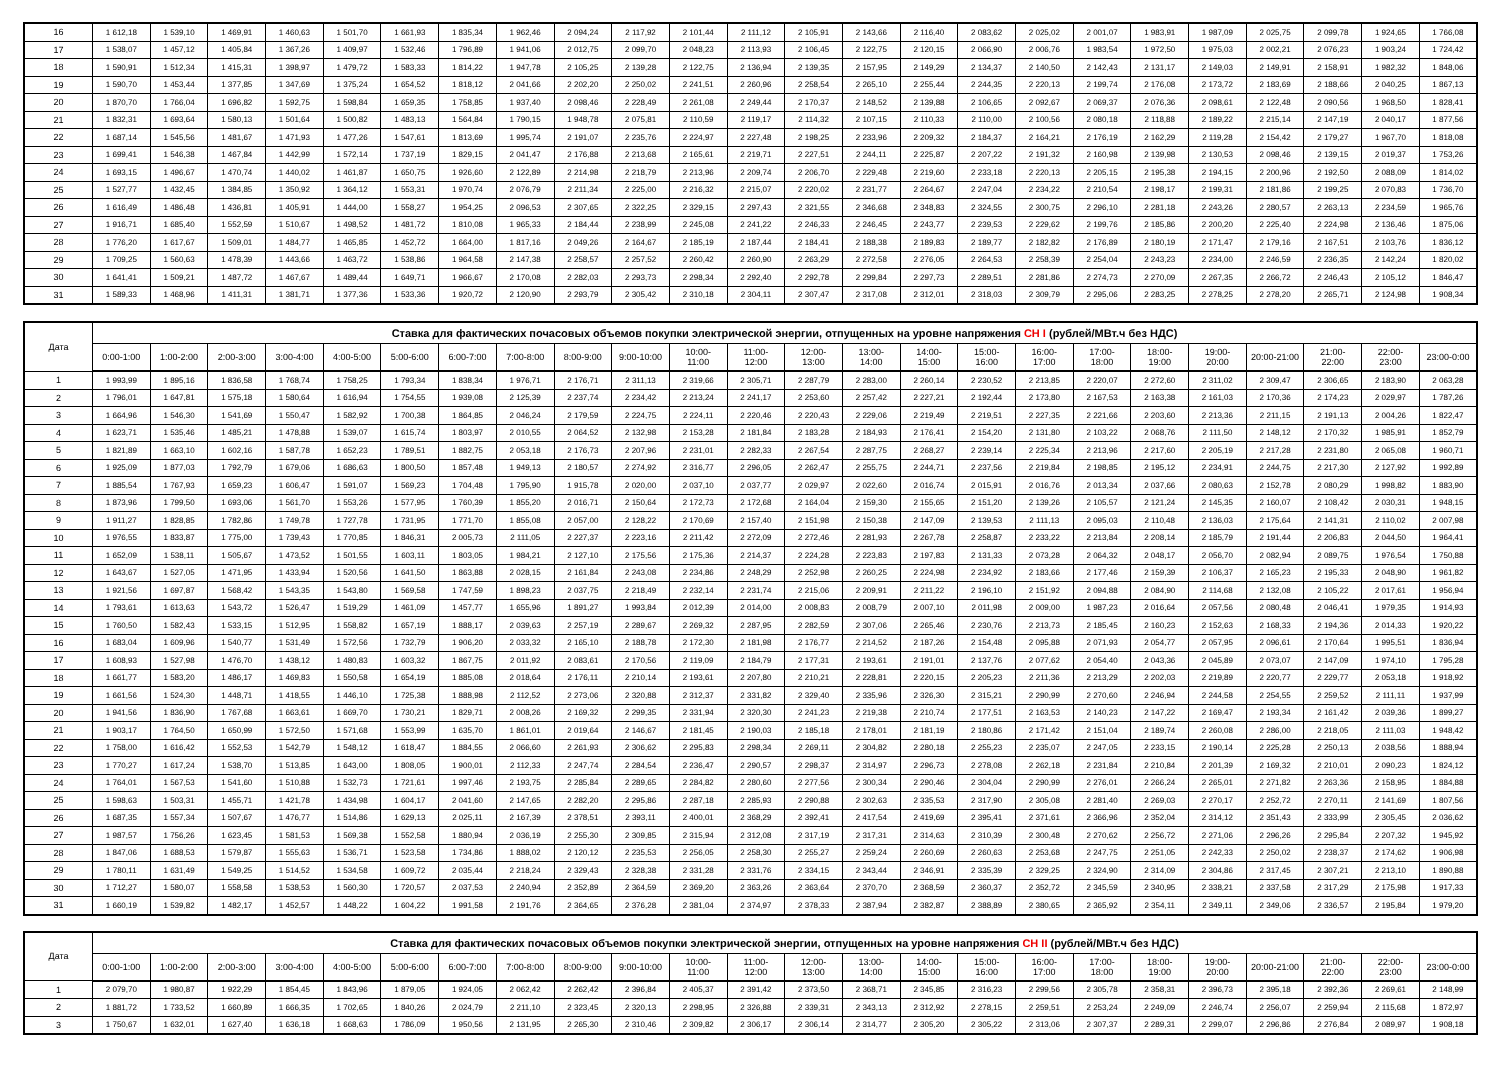| 16 | 1 612,18 | 1 539,10 | 1 469,91 | 1 460,63 | 1 501,70 | 1 661,93 | 1 835,34 | 1 962,46 | 2 094,24 | 2 117,92 | 2 101,44 | 2 111,12 | 2 105,91 | 2 143,66 | 2 116,40 | 2 083,62 | 2 025,02 | 2 001,07 | 1 983,91 | 1 987,09 | 2 025,75 | 2 099,78 | 1 924,65 | 1 766,08 |
| 17 | 1 538,07 | 1 457,12 | 1 405,84 | 1 367,26 | 1 409,97 | 1 532,46 | 1 796,89 | 1 941,06 | 2 012,75 | 2 099,70 | 2 048,23 | 2 113,93 | 2 106,45 | 2 122,75 | 2 120,15 | 2 066,90 | 2 006,76 | 1 983,54 | 1 972,50 | 1 975,03 | 2 002,21 | 2 076,23 | 1 903,24 | 1 724,42 |
| 18 | 1 590,91 | 1 512,34 | 1 415,31 | 1 398,97 | 1 479,72 | 1 583,33 | 1 814,22 | 1 947,78 | 2 105,25 | 2 139,28 | 2 122,75 | 2 136,94 | 2 139,35 | 2 157,95 | 2 149,29 | 2 134,37 | 2 140,50 | 2 142,43 | 2 131,17 | 2 149,03 | 2 149,91 | 2 158,91 | 1 982,32 | 1 848,06 |
| 19 | 1 590,70 | 1 453,44 | 1 377,85 | 1 347,69 | 1 375,24 | 1 654,52 | 1 818,12 | 2 041,66 | 2 202,20 | 2 250,02 | 2 241,51 | 2 260,96 | 2 258,54 | 2 265,10 | 2 255,44 | 2 244,35 | 2 220,13 | 2 199,74 | 2 176,08 | 2 173,72 | 2 183,69 | 2 188,66 | 2 040,25 | 1 867,13 |
| 20 | 1 870,70 | 1 766,04 | 1 696,82 | 1 592,75 | 1 598,84 | 1 659,35 | 1 758,85 | 1 937,40 | 2 098,46 | 2 228,49 | 2 261,08 | 2 249,44 | 2 170,37 | 2 148,52 | 2 139,88 | 2 106,65 | 2 092,67 | 2 069,37 | 2 076,36 | 2 098,61 | 2 122,48 | 2 090,56 | 1 968,50 | 1 828,41 |
| 21 | 1 832,31 | 1 693,64 | 1 580,13 | 1 501,64 | 1 500,82 | 1 483,13 | 1 564,84 | 1 790,15 | 1 948,78 | 2 075,81 | 2 110,59 | 2 119,17 | 2 114,32 | 2 107,15 | 2 110,33 | 2 110,00 | 2 100,56 | 2 080,18 | 2 118,88 | 2 189,22 | 2 215,14 | 2 147,19 | 2 040,17 | 1 877,56 |
| 22 | 1 687,14 | 1 545,56 | 1 481,67 | 1 471,93 | 1 477,26 | 1 547,61 | 1 813,69 | 1 995,74 | 2 191,07 | 2 235,76 | 2 224,97 | 2 227,48 | 2 198,25 | 2 233,96 | 2 209,32 | 2 184,37 | 2 164,21 | 2 176,19 | 2 162,29 | 2 119,28 | 2 154,42 | 2 179,27 | 1 967,70 | 1 818,08 |
| 23 | 1 699,41 | 1 546,38 | 1 467,84 | 1 442,99 | 1 572,14 | 1 737,19 | 1 829,15 | 2 041,47 | 2 176,88 | 2 213,68 | 2 165,61 | 2 219,71 | 2 227,51 | 2 244,11 | 2 225,87 | 2 207,22 | 2 191,32 | 2 160,98 | 2 139,98 | 2 130,53 | 2 098,46 | 2 139,15 | 2 019,37 | 1 753,26 |
| 24 | 1 693,15 | 1 496,67 | 1 470,74 | 1 440,02 | 1 461,87 | 1 650,75 | 1 926,60 | 2 122,89 | 2 214,98 | 2 218,79 | 2 213,96 | 2 209,74 | 2 206,70 | 2 229,48 | 2 219,60 | 2 233,18 | 2 220,13 | 2 205,15 | 2 195,38 | 2 194,15 | 2 200,96 | 2 192,50 | 2 088,09 | 1 814,02 |
| 25 | 1 527,77 | 1 432,45 | 1 384,85 | 1 350,92 | 1 364,12 | 1 553,31 | 1 970,74 | 2 076,79 | 2 211,34 | 2 225,00 | 2 216,32 | 2 215,07 | 2 220,02 | 2 231,77 | 2 264,67 | 2 247,04 | 2 234,22 | 2 210,54 | 2 198,17 | 2 199,31 | 2 181,86 | 2 199,25 | 2 070,83 | 1 736,70 |
| 26 | 1 616,49 | 1 486,48 | 1 436,81 | 1 405,91 | 1 444,00 | 1 558,27 | 1 954,25 | 2 096,53 | 2 307,65 | 2 322,25 | 2 329,15 | 2 297,43 | 2 321,55 | 2 346,68 | 2 348,83 | 2 324,55 | 2 300,75 | 2 296,10 | 2 281,18 | 2 243,26 | 2 280,57 | 2 263,13 | 2 234,59 | 1 965,76 |
| 27 | 1 916,71 | 1 685,40 | 1 552,59 | 1 510,67 | 1 498,52 | 1 481,72 | 1 810,08 | 1 965,33 | 2 184,44 | 2 238,99 | 2 245,08 | 2 241,22 | 2 246,33 | 2 246,45 | 2 243,77 | 2 239,53 | 2 229,62 | 2 199,76 | 2 185,86 | 2 200,20 | 2 225,40 | 2 224,98 | 2 136,46 | 1 875,06 |
| 28 | 1 776,20 | 1 617,67 | 1 509,01 | 1 484,77 | 1 465,85 | 1 452,72 | 1 664,00 | 1 817,16 | 2 049,26 | 2 164,67 | 2 185,19 | 2 187,44 | 2 184,41 | 2 188,38 | 2 189,83 | 2 189,77 | 2 182,82 | 2 176,89 | 2 180,19 | 2 171,47 | 2 179,16 | 2 167,51 | 2 103,76 | 1 836,12 |
| 29 | 1 709,25 | 1 560,63 | 1 478,39 | 1 443,66 | 1 463,72 | 1 538,86 | 1 964,58 | 2 147,38 | 2 258,57 | 2 257,52 | 2 260,42 | 2 260,90 | 2 263,29 | 2 272,58 | 2 276,05 | 2 264,53 | 2 258,39 | 2 254,04 | 2 243,23 | 2 234,00 | 2 246,59 | 2 236,35 | 2 142,24 | 1 820,02 |
| 30 | 1 641,41 | 1 509,21 | 1 487,72 | 1 467,67 | 1 489,44 | 1 649,71 | 1 966,67 | 2 170,08 | 2 282,03 | 2 293,73 | 2 298,34 | 2 292,40 | 2 292,78 | 2 299,84 | 2 297,73 | 2 289,51 | 2 281,86 | 2 274,73 | 2 270,09 | 2 267,35 | 2 266,72 | 2 246,43 | 2 105,12 | 1 846,47 |
| 31 | 1 589,33 | 1 468,96 | 1 411,31 | 1 381,71 | 1 377,36 | 1 533,36 | 1 920,72 | 2 120,90 | 2 293,79 | 2 305,42 | 2 310,18 | 2 304,11 | 2 307,47 | 2 317,08 | 2 312,01 | 2 318,03 | 2 309,79 | 2 295,06 | 2 283,25 | 2 278,25 | 2 278,20 | 2 265,71 | 2 124,98 | 1 908,34 |
| Дата | Ставка для фактических почасовых объемов покупки электрической энергии, отпущенных на уровне напряжения СН I (рублей/МВт.ч без НДС) | | | | | | | | | | | | | | | | | | | | | | | |
| --- | --- | --- | --- | --- | --- | --- | --- | --- | --- | --- | --- | --- | --- | --- | --- | --- | --- | --- | --- | --- | --- | --- | --- | --- |
| | 0:00-1:00 | 1:00-2:00 | 2:00-3:00 | 3:00-4:00 | 4:00-5:00 | 5:00-6:00 | 6:00-7:00 | 7:00-8:00 | 8:00-9:00 | 9:00-10:00 | 10:00- 11:00 | 11:00- 12:00 | 12:00- 13:00 | 13:00- 14:00 | 14:00- 15:00 | 15:00- 16:00 | 16:00- 17:00 | 17:00- 18:00 | 18:00- 19:00 | 19:00- 20:00 | 20:00-21:00 | 21:00- 22:00 | 22:00- 23:00 | 23:00-0:00 |
| 1 | 1 993,99 | 1 895,16 | 1 836,58 | 1 768,74 | 1 758,25 | 1 793,34 | 1 838,34 | 1 976,71 | 2 176,71 | 2 311,13 | 2 319,66 | 2 305,71 | 2 287,79 | 2 283,00 | 2 260,14 | 2 230,52 | 2 213,85 | 2 220,07 | 2 272,60 | 2 311,02 | 2 309,47 | 2 306,65 | 2 183,90 | 2 063,28 |
| 2 | 1 796,01 | 1 647,81 | 1 575,18 | 1 580,64 | 1 616,94 | 1 754,55 | 1 939,08 | 2 125,39 | 2 237,74 | 2 234,42 | 2 213,24 | 2 241,17 | 2 253,60 | 2 257,42 | 2 227,21 | 2 192,44 | 2 173,80 | 2 167,53 | 2 163,38 | 2 161,03 | 2 170,36 | 2 174,23 | 2 029,97 | 1 787,26 |
| 3 | 1 664,96 | 1 546,30 | 1 541,69 | 1 550,47 | 1 582,92 | 1 700,38 | 1 864,85 | 2 046,24 | 2 179,59 | 2 224,75 | 2 224,11 | 2 220,46 | 2 220,43 | 2 229,06 | 2 219,49 | 2 219,51 | 2 227,35 | 2 221,66 | 2 203,60 | 2 213,36 | 2 211,15 | 2 191,13 | 2 004,26 | 1 822,47 |
| 4 | 1 623,71 | 1 535,46 | 1 485,21 | 1 478,88 | 1 539,07 | 1 615,74 | 1 803,97 | 2 010,55 | 2 064,52 | 2 132,98 | 2 153,28 | 2 181,84 | 2 183,28 | 2 184,93 | 2 176,41 | 2 154,20 | 2 131,80 | 2 103,22 | 2 068,76 | 2 111,50 | 2 148,12 | 2 170,32 | 1 985,91 | 1 852,79 |
| 5 | 1 821,89 | 1 663,10 | 1 602,16 | 1 587,78 | 1 652,23 | 1 789,51 | 1 882,75 | 2 053,18 | 2 176,73 | 2 207,96 | 2 231,01 | 2 282,33 | 2 267,54 | 2 287,75 | 2 268,27 | 2 239,14 | 2 225,34 | 2 213,96 | 2 217,60 | 2 205,19 | 2 217,28 | 2 231,80 | 2 065,08 | 1 960,71 |
| 6 | 1 925,09 | 1 877,03 | 1 792,79 | 1 679,06 | 1 686,63 | 1 800,50 | 1 857,48 | 1 949,13 | 2 180,57 | 2 274,92 | 2 316,77 | 2 296,05 | 2 262,47 | 2 255,75 | 2 244,71 | 2 237,56 | 2 219,84 | 2 198,85 | 2 195,12 | 2 234,91 | 2 244,75 | 2 217,30 | 2 127,92 | 1 992,89 |
| 7 | 1 885,54 | 1 767,93 | 1 659,23 | 1 606,47 | 1 591,07 | 1 569,23 | 1 704,48 | 1 795,90 | 1 915,78 | 2 020,00 | 2 037,10 | 2 037,77 | 2 029,97 | 2 022,60 | 2 016,74 | 2 015,91 | 2 016,76 | 2 013,34 | 2 037,66 | 2 080,63 | 2 152,78 | 2 080,29 | 1 998,82 | 1 883,90 |
| 8 | 1 873,96 | 1 799,50 | 1 693,06 | 1 561,70 | 1 553,26 | 1 577,95 | 1 760,39 | 1 855,20 | 2 016,71 | 2 150,64 | 2 172,73 | 2 172,68 | 2 164,04 | 2 159,30 | 2 155,65 | 2 151,20 | 2 139,26 | 2 105,57 | 2 121,24 | 2 145,35 | 2 160,07 | 2 108,42 | 2 030,31 | 1 948,15 |
| 9 | 1 911,27 | 1 828,85 | 1 782,86 | 1 749,78 | 1 727,78 | 1 731,95 | 1 771,70 | 1 855,08 | 2 057,00 | 2 128,22 | 2 170,69 | 2 157,40 | 2 151,98 | 2 150,38 | 2 147,09 | 2 139,53 | 2 111,13 | 2 095,03 | 2 110,48 | 2 136,03 | 2 175,64 | 2 141,31 | 2 110,02 | 2 007,98 |
| 10 | 1 976,55 | 1 833,87 | 1 775,00 | 1 739,43 | 1 770,85 | 1 846,31 | 2 005,73 | 2 111,05 | 2 227,37 | 2 223,16 | 2 211,42 | 2 272,09 | 2 272,46 | 2 281,93 | 2 267,78 | 2 258,87 | 2 233,22 | 2 213,84 | 2 208,14 | 2 185,79 | 2 191,44 | 2 206,83 | 2 044,50 | 1 964,41 |
| 11 | 1 652,09 | 1 538,11 | 1 505,67 | 1 473,52 | 1 501,55 | 1 603,11 | 1 803,05 | 1 984,21 | 2 127,10 | 2 175,56 | 2 175,36 | 2 214,37 | 2 224,28 | 2 223,83 | 2 197,83 | 2 131,33 | 2 073,28 | 2 064,32 | 2 048,17 | 2 056,70 | 2 082,94 | 2 089,75 | 1 976,54 | 1 750,88 |
| 12 | 1 643,67 | 1 527,05 | 1 471,95 | 1 433,94 | 1 520,56 | 1 641,50 | 1 863,88 | 2 028,15 | 2 161,84 | 2 243,08 | 2 234,86 | 2 248,29 | 2 252,98 | 2 260,25 | 2 224,98 | 2 234,92 | 2 183,66 | 2 177,46 | 2 159,39 | 2 106,37 | 2 165,23 | 2 195,33 | 2 048,90 | 1 961,82 |
| 13 | 1 921,56 | 1 697,87 | 1 568,42 | 1 543,35 | 1 543,80 | 1 569,58 | 1 747,59 | 1 898,23 | 2 037,75 | 2 218,49 | 2 232,14 | 2 231,74 | 2 215,06 | 2 209,91 | 2 211,22 | 2 196,10 | 2 151,92 | 2 094,88 | 2 084,90 | 2 114,68 | 2 132,08 | 2 105,22 | 2 017,61 | 1 956,94 |
| 14 | 1 793,61 | 1 613,63 | 1 543,72 | 1 526,47 | 1 519,29 | 1 461,09 | 1 457,77 | 1 655,96 | 1 891,27 | 1 993,84 | 2 012,39 | 2 014,00 | 2 008,83 | 2 008,79 | 2 007,10 | 2 011,98 | 2 009,00 | 1 987,23 | 2 016,64 | 2 057,56 | 2 080,48 | 2 046,41 | 1 979,35 | 1 914,93 |
| 15 | 1 760,50 | 1 582,43 | 1 533,15 | 1 512,95 | 1 558,82 | 1 657,19 | 1 888,17 | 2 039,63 | 2 257,19 | 2 289,67 | 2 269,32 | 2 287,95 | 2 282,59 | 2 307,06 | 2 265,46 | 2 230,76 | 2 213,73 | 2 185,45 | 2 160,23 | 2 152,63 | 2 168,33 | 2 194,36 | 2 014,33 | 1 920,22 |
| 16 | 1 683,04 | 1 609,96 | 1 540,77 | 1 531,49 | 1 572,56 | 1 732,79 | 1 906,20 | 2 033,32 | 2 165,10 | 2 188,78 | 2 172,30 | 2 181,98 | 2 176,77 | 2 214,52 | 2 187,26 | 2 154,48 | 2 095,88 | 2 071,93 | 2 054,77 | 2 057,95 | 2 096,61 | 2 170,64 | 1 995,51 | 1 836,94 |
| 17 | 1 608,93 | 1 527,98 | 1 476,70 | 1 438,12 | 1 480,83 | 1 603,32 | 1 867,75 | 2 011,92 | 2 083,61 | 2 170,56 | 2 119,09 | 2 184,79 | 2 177,31 | 2 193,61 | 2 191,01 | 2 137,76 | 2 077,62 | 2 054,40 | 2 043,36 | 2 045,89 | 2 073,07 | 2 147,09 | 1 974,10 | 1 795,28 |
| 18 | 1 661,77 | 1 583,20 | 1 486,17 | 1 469,83 | 1 550,58 | 1 654,19 | 1 885,08 | 2 018,64 | 2 176,11 | 2 210,14 | 2 193,61 | 2 207,80 | 2 210,21 | 2 228,81 | 2 220,15 | 2 205,23 | 2 211,36 | 2 213,29 | 2 202,03 | 2 219,89 | 2 220,77 | 2 229,77 | 2 053,18 | 1 918,92 |
| 19 | 1 661,56 | 1 524,30 | 1 448,71 | 1 418,55 | 1 446,10 | 1 725,38 | 1 888,98 | 2 112,52 | 2 273,06 | 2 320,88 | 2 312,37 | 2 331,82 | 2 329,40 | 2 335,96 | 2 326,30 | 2 315,21 | 2 290,99 | 2 270,60 | 2 246,94 | 2 244,58 | 2 254,55 | 2 259,52 | 2 111,11 | 1 937,99 |
| 20 | 1 941,56 | 1 836,90 | 1 767,68 | 1 663,61 | 1 669,70 | 1 730,21 | 1 829,71 | 2 008,26 | 2 169,32 | 2 299,35 | 2 331,94 | 2 320,30 | 2 241,23 | 2 219,38 | 2 210,74 | 2 177,51 | 2 163,53 | 2 140,23 | 2 147,22 | 2 169,47 | 2 193,34 | 2 161,42 | 2 039,36 | 1 899,27 |
| 21 | 1 903,17 | 1 764,50 | 1 650,99 | 1 572,50 | 1 571,68 | 1 553,99 | 1 635,70 | 1 861,01 | 2 019,64 | 2 146,67 | 2 181,45 | 2 190,03 | 2 185,18 | 2 178,01 | 2 181,19 | 2 180,86 | 2 171,42 | 2 151,04 | 2 189,74 | 2 260,08 | 2 286,00 | 2 218,05 | 2 111,03 | 1 948,42 |
| 22 | 1 758,00 | 1 616,42 | 1 552,53 | 1 542,79 | 1 548,12 | 1 618,47 | 1 884,55 | 2 066,60 | 2 261,93 | 2 306,62 | 2 295,83 | 2 298,34 | 2 269,11 | 2 304,82 | 2 280,18 | 2 255,23 | 2 235,07 | 2 247,05 | 2 233,15 | 2 190,14 | 2 225,28 | 2 250,13 | 2 038,56 | 1 888,94 |
| 23 | 1 770,27 | 1 617,24 | 1 538,70 | 1 513,85 | 1 643,00 | 1 808,05 | 1 900,01 | 2 112,33 | 2 247,74 | 2 284,54 | 2 236,47 | 2 290,57 | 2 298,37 | 2 314,97 | 2 296,73 | 2 278,08 | 2 262,18 | 2 231,84 | 2 210,84 | 2 201,39 | 2 169,32 | 2 210,01 | 2 090,23 | 1 824,12 |
| 24 | 1 764,01 | 1 567,53 | 1 541,60 | 1 510,88 | 1 532,73 | 1 721,61 | 1 997,46 | 2 193,75 | 2 285,84 | 2 289,65 | 2 284,82 | 2 280,60 | 2 277,56 | 2 300,34 | 2 290,46 | 2 304,04 | 2 290,99 | 2 276,01 | 2 266,24 | 2 265,01 | 2 271,82 | 2 263,36 | 2 158,95 | 1 884,88 |
| 25 | 1 598,63 | 1 503,31 | 1 455,71 | 1 421,78 | 1 434,98 | 1 604,17 | 2 041,60 | 2 147,65 | 2 282,20 | 2 295,86 | 2 287,18 | 2 285,93 | 2 290,88 | 2 302,63 | 2 335,53 | 2 317,90 | 2 305,08 | 2 281,40 | 2 269,03 | 2 270,17 | 2 252,72 | 2 270,11 | 2 141,69 | 1 807,56 |
| 26 | 1 687,35 | 1 557,34 | 1 507,67 | 1 476,77 | 1 514,86 | 1 629,13 | 2 025,11 | 2 167,39 | 2 378,51 | 2 393,11 | 2 400,01 | 2 368,29 | 2 392,41 | 2 417,54 | 2 419,69 | 2 395,41 | 2 371,61 | 2 366,96 | 2 352,04 | 2 314,12 | 2 351,43 | 2 333,99 | 2 305,45 | 2 036,62 |
| 27 | 1 987,57 | 1 756,26 | 1 623,45 | 1 581,53 | 1 569,38 | 1 552,58 | 1 880,94 | 2 036,19 | 2 255,30 | 2 309,85 | 2 315,94 | 2 312,08 | 2 317,19 | 2 317,31 | 2 314,63 | 2 310,39 | 2 300,48 | 2 270,62 | 2 256,72 | 2 271,06 | 2 296,26 | 2 295,84 | 2 207,32 | 1 945,92 |
| 28 | 1 847,06 | 1 688,53 | 1 579,87 | 1 555,63 | 1 536,71 | 1 523,58 | 1 734,86 | 1 888,02 | 2 120,12 | 2 235,53 | 2 256,05 | 2 258,30 | 2 255,27 | 2 259,24 | 2 260,69 | 2 260,63 | 2 253,68 | 2 247,75 | 2 251,05 | 2 242,33 | 2 250,02 | 2 238,37 | 2 174,62 | 1 906,98 |
| 29 | 1 780,11 | 1 631,49 | 1 549,25 | 1 514,52 | 1 534,58 | 1 609,72 | 2 035,44 | 2 218,24 | 2 329,43 | 2 328,38 | 2 331,28 | 2 331,76 | 2 334,15 | 2 343,44 | 2 346,91 | 2 335,39 | 2 329,25 | 2 324,90 | 2 314,09 | 2 304,86 | 2 317,45 | 2 307,21 | 2 213,10 | 1 890,88 |
| 30 | 1 712,27 | 1 580,07 | 1 558,58 | 1 538,53 | 1 560,30 | 1 720,57 | 2 037,53 | 2 240,94 | 2 352,89 | 2 364,59 | 2 369,20 | 2 363,26 | 2 363,64 | 2 370,70 | 2 368,59 | 2 360,37 | 2 352,72 | 2 345,59 | 2 340,95 | 2 338,21 | 2 337,58 | 2 317,29 | 2 175,98 | 1 917,33 |
| 31 | 1 660,19 | 1 539,82 | 1 482,17 | 1 452,57 | 1 448,22 | 1 604,22 | 1 991,58 | 2 191,76 | 2 364,65 | 2 376,28 | 2 381,04 | 2 374,97 | 2 378,33 | 2 387,94 | 2 382,87 | 2 388,89 | 2 380,65 | 2 365,92 | 2 354,11 | 2 349,11 | 2 349,06 | 2 336,57 | 2 195,84 | 1 979,20 |
| Дата | Ставка для фактических почасовых объемов покупки электрической энергии, отпущенных на уровне напряжения СН II (рублей/МВт.ч без НДС) | | | | | | | | | | | | | | | | | | | | | | | |
| --- | --- | --- | --- | --- | --- | --- | --- | --- | --- | --- | --- | --- | --- | --- | --- | --- | --- | --- | --- | --- | --- | --- | --- | --- |
| | 0:00-1:00 | 1:00-2:00 | 2:00-3:00 | 3:00-4:00 | 4:00-5:00 | 5:00-6:00 | 6:00-7:00 | 7:00-8:00 | 8:00-9:00 | 9:00-10:00 | 10:00- 11:00 | 11:00- 12:00 | 12:00- 13:00 | 13:00- 14:00 | 14:00- 15:00 | 15:00- 16:00 | 16:00- 17:00 | 17:00- 18:00 | 18:00- 19:00 | 19:00- 20:00 | 20:00-21:00 | 21:00- 22:00 | 22:00- 23:00 | 23:00-0:00 |
| 1 | 2 079,70 | 1 980,87 | 1 922,29 | 1 854,45 | 1 843,96 | 1 879,05 | 1 924,05 | 2 062,42 | 2 262,42 | 2 396,84 | 2 405,37 | 2 391,42 | 2 373,50 | 2 368,71 | 2 345,85 | 2 316,23 | 2 299,56 | 2 305,78 | 2 358,31 | 2 396,73 | 2 395,18 | 2 392,36 | 2 269,61 | 2 148,99 |
| 2 | 1 881,72 | 1 733,52 | 1 660,89 | 1 666,35 | 1 702,65 | 1 840,26 | 2 024,79 | 2 211,10 | 2 323,45 | 2 320,13 | 2 298,95 | 2 326,88 | 2 339,31 | 2 343,13 | 2 312,92 | 2 278,15 | 2 259,51 | 2 253,24 | 2 249,09 | 2 246,74 | 2 256,07 | 2 259,94 | 2 115,68 | 1 872,97 |
| 3 | 1 750,67 | 1 632,01 | 1 627,40 | 1 636,18 | 1 668,63 | 1 786,09 | 1 950,56 | 2 131,95 | 2 265,30 | 2 310,46 | 2 309,82 | 2 306,17 | 2 306,14 | 2 314,77 | 2 305,20 | 2 305,22 | 2 313,06 | 2 307,37 | 2 289,31 | 2 299,07 | 2 296,86 | 2 276,84 | 2 089,97 | 1 908,18 |